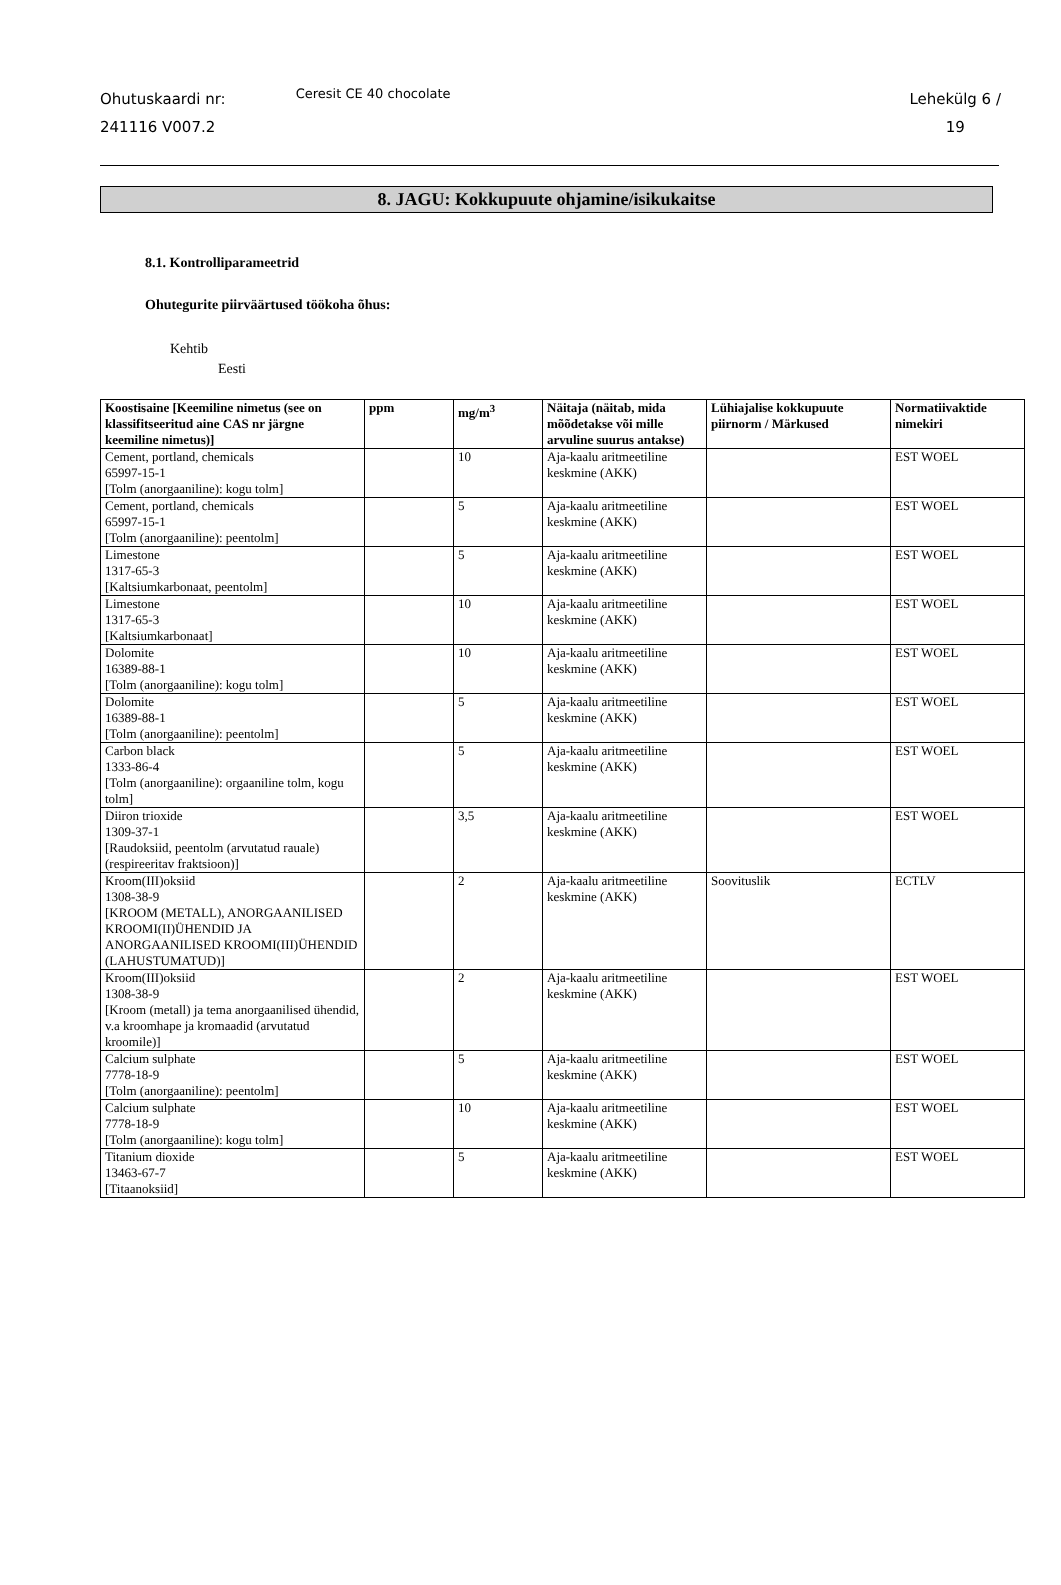Ohutuskaardi nr:
241116 V007.2
Ceresit CE 40 chocolate
Lehekülg 6 /
19
8. JAGU: Kokkupuute ohjamine/isikukaitse
8.1. Kontrolliparameetrid
Ohutegurite piirväärtused töökoha õhus:
Kehtib
Eesti
| Koostisaine [Keemiline nimetus (see on klassifitseeritud aine CAS nr järgne keemiline nimetus)] | ppm | mg/m<sup>3</sup> | Näitaja (näitab, mida mõõdetakse või mille arvuline suurus antakse) | Lühiajalise kokkupuute piirnorm / Märkused | Normatiivaktide nimekiri |
| --- | --- | --- | --- | --- | --- |
| Cement, portland, chemicals 65997-15-1 [Tolm (anorgaaniline): kogu tolm] | | 10 | Aja-kaalu aritmeetiline keskmine (AKK) | | EST WOEL |
| Cement, portland, chemicals 65997-15-1 [Tolm (anorgaaniline): peentolm] | | 5 | Aja-kaalu aritmeetiline keskmine (AKK) | | EST WOEL |
| Limestone 1317-65-3 [Kaltsiumkarbonaat, peentolm] | | 5 | Aja-kaalu aritmeetiline keskmine (AKK) | | EST WOEL |
| Limestone 1317-65-3 [Kaltsiumkarbonaat] | | 10 | Aja-kaalu aritmeetiline keskmine (AKK) | | EST WOEL |
| Dolomite 16389-88-1 [Tolm (anorgaaniline): kogu tolm] | | 10 | Aja-kaalu aritmeetiline keskmine (AKK) | | EST WOEL |
| Dolomite 16389-88-1 [Tolm (anorgaaniline): peentolm] | | 5 | Aja-kaalu aritmeetiline keskmine (AKK) | | EST WOEL |
| Carbon black 1333-86-4 [Tolm (anorgaaniline): orgaaniline tolm, kogu tolm] | | 5 | Aja-kaalu aritmeetiline keskmine (AKK) | | EST WOEL |
| Diiron trioxide 1309-37-1 [Raudoksiid, peentolm (arvutatud rauale) (respireeritav fraktsioon)] | | 3,5 | Aja-kaalu aritmeetiline keskmine (AKK) | | EST WOEL |
| Kroom(III)oksiid 1308-38-9 [KROOM (METALL), ANORGAANILISED KROOMI(II)ÜHENDID JA ANORGAANILISED KROOMI(III)ÜHENDID (LAHUSTUMATUD)] | | 2 | Aja-kaalu aritmeetiline keskmine (AKK) | Soovituslik | ECTLV |
| Kroom(III)oksiid 1308-38-9 [Kroom (metall) ja tema anorgaanilised ühendid, v.a kroomhape ja kromaadid (arvutatud kroomile)] | | 2 | Aja-kaalu aritmeetiline keskmine (AKK) | | EST WOEL |
| Calcium sulphate 7778-18-9 [Tolm (anorgaaniline): peentolm] | | 5 | Aja-kaalu aritmeetiline keskmine (AKK) | | EST WOEL |
| Calcium sulphate 7778-18-9 [Tolm (anorgaaniline): kogu tolm] | | 10 | Aja-kaalu aritmeetiline keskmine (AKK) | | EST WOEL |
| Titanium dioxide 13463-67-7 [Titaanoksiid] | | 5 | Aja-kaalu aritmeetiline keskmine (AKK) | | EST WOEL |